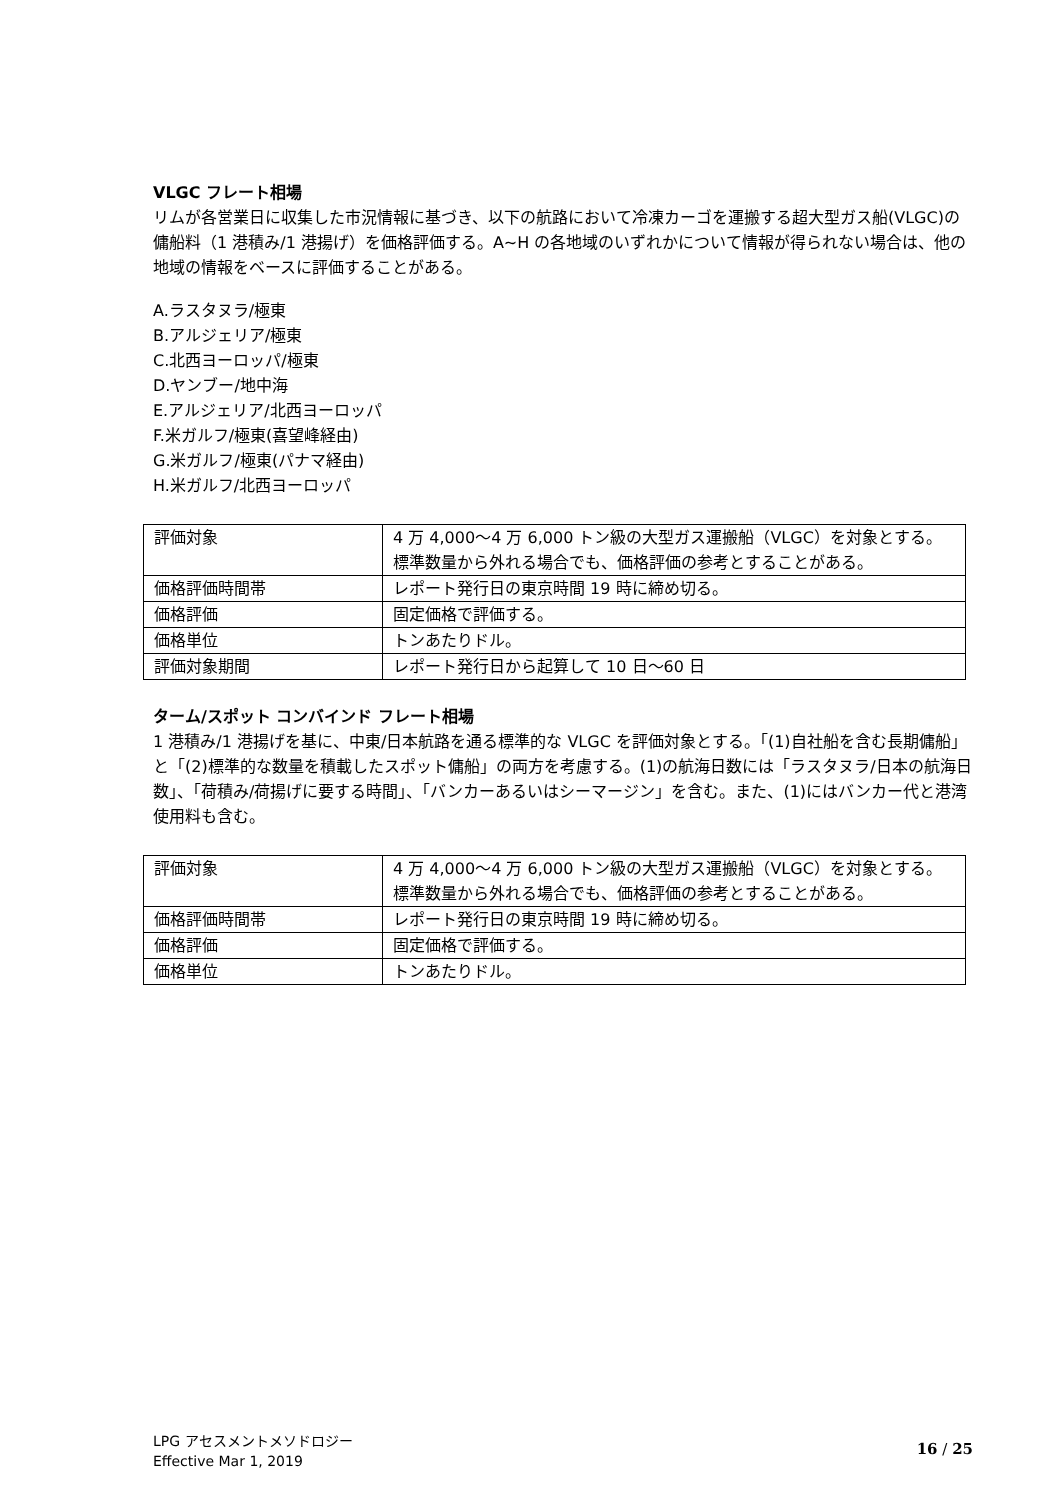VLGC フレート相場
リムが各営業日に収集した市況情報に基づき、以下の航路において冷凍カーゴを運搬する超大型ガス船(VLGC)の傭船料（1 港積み/1 港揚げ）を価格評価する。A~H の各地域のいずれかについて情報が得られない場合は、他の地域の情報をベースに評価することがある。
A.ラスタヌラ/極東
B.アルジェリア/極東
C.北西ヨーロッパ/極東
D.ヤンブー/地中海
E.アルジェリア/北西ヨーロッパ
F.米ガルフ/極東(喜望峰経由)
G.米ガルフ/極東(パナマ経由)
H.米ガルフ/北西ヨーロッパ
| 評価対象 | 4 万 4,000～4 万 6,000 トン級の大型ガス運搬船（VLGC）を対象とする。 標準数量から外れる場合でも、価格評価の参考とすることがある。 |
| 価格評価時間帯 | レポート発行日の東京時間 19 時に締め切る。 |
| 価格評価 | 固定価格で評価する。 |
| 価格単位 | トンあたりドル。 |
| 評価対象期間 | レポート発行日から起算して 10 日～60 日 |
ターム/スポット コンバインド フレート相場
1 港積み/1 港揚げを基に、中東/日本航路を通る標準的な VLGC を評価対象とする。「(1)自社船を含む長期傭船」と「(2)標準的な数量を積載したスポット傭船」の両方を考慮する。(1)の航海日数には「ラスタヌラ/日本の航海日数」、「荷積み/荷揚げに要する時間」、「バンカーあるいはシーマージン」を含む。また、(1)にはバンカー代と港湾使用料も含む。
| 評価対象 | 4 万 4,000～4 万 6,000 トン級の大型ガス運搬船（VLGC）を対象とする。 標準数量から外れる場合でも、価格評価の参考とすることがある。 |
| 価格評価時間帯 | レポート発行日の東京時間 19 時に締め切る。 |
| 価格評価 | 固定価格で評価する。 |
| 価格単位 | トンあたりドル。 |
LPG アセスメントメソドロジー
Effective Mar 1, 2019
16 / 25